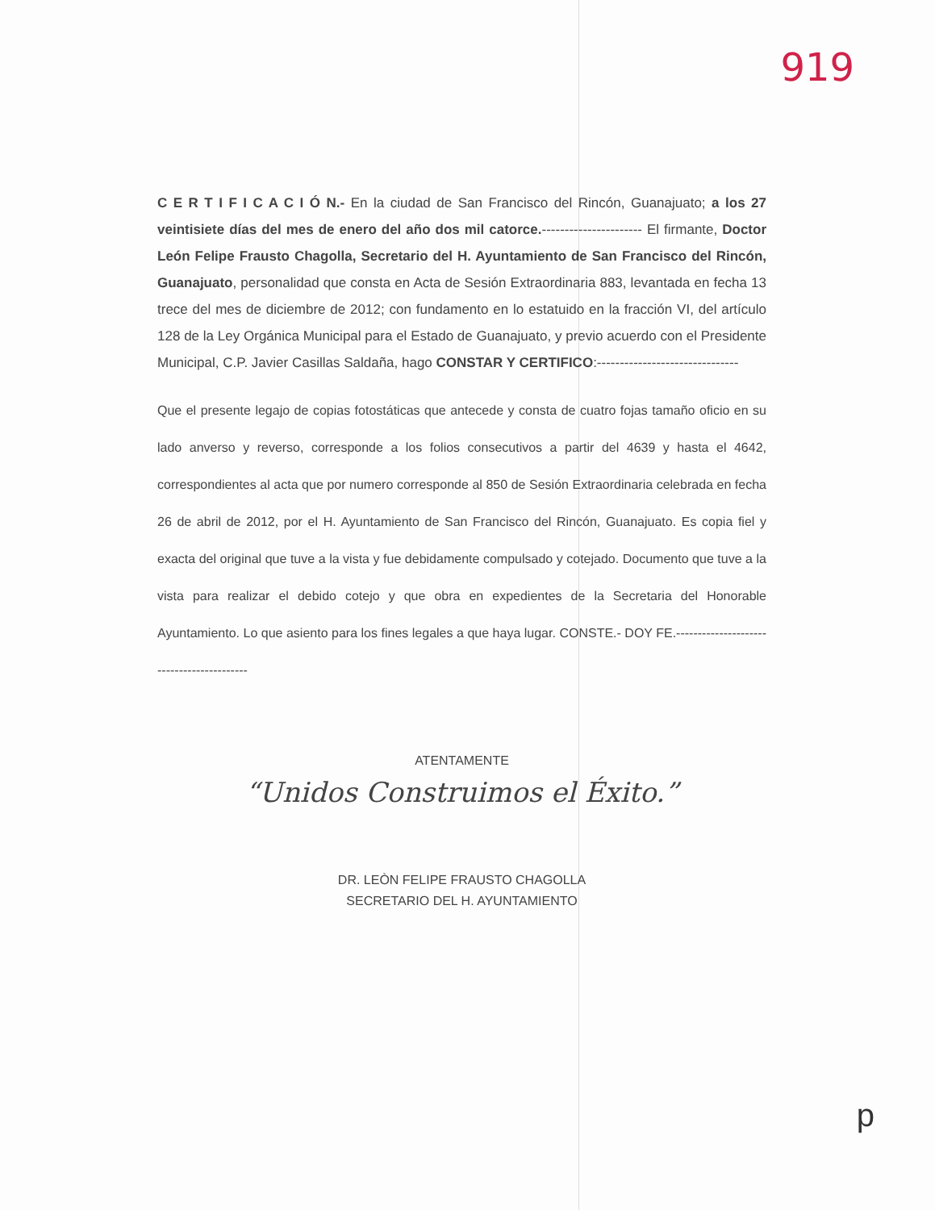919
C E R T I F I C A C I Ó N.- En la ciudad de San Francisco del Rincón, Guanajuato; a los 27 veintisiete días del mes de enero del año dos mil catorce.---------------------- El firmante, Doctor León Felipe Frausto Chagolla, Secretario del H. Ayuntamiento de San Francisco del Rincón, Guanajuato, personalidad que consta en Acta de Sesión Extraordinaria 883, levantada en fecha 13 trece del mes de diciembre de 2012; con fundamento en lo estatuido en la fracción VI, del artículo 128 de la Ley Orgánica Municipal para el Estado de Guanajuato, y previo acuerdo con el Presidente Municipal, C.P. Javier Casillas Saldaña, hago CONSTAR Y CERTIFICO:-------------------------------
Que el presente legajo de copias fotostáticas que antecede y consta de cuatro fojas tamaño oficio en su lado anverso y reverso, corresponde a los folios consecutivos a partir del 4639 y hasta el 4642, correspondientes al acta que por numero corresponde al 850 de Sesión Extraordinaria celebrada en fecha 26 de abril de 2012, por el H. Ayuntamiento de San Francisco del Rincón, Guanajuato. Es copia fiel y exacta del original que tuve a la vista y fue debidamente compulsado y cotejado. Documento que tuve a la vista para realizar el debido cotejo y que obra en expedientes de la Secretaria del Honorable Ayuntamiento. Lo que asiento para los fines legales a que haya lugar. CONSTE.- DOY FE.------------------------------------------
ATENTAMENTE
“Unidos Construimos el Éxito.”
DR. LEÒN FELIPE FRAUSTO CHAGOLLA
SECRETARIO DEL H. AYUNTAMIENTO
p